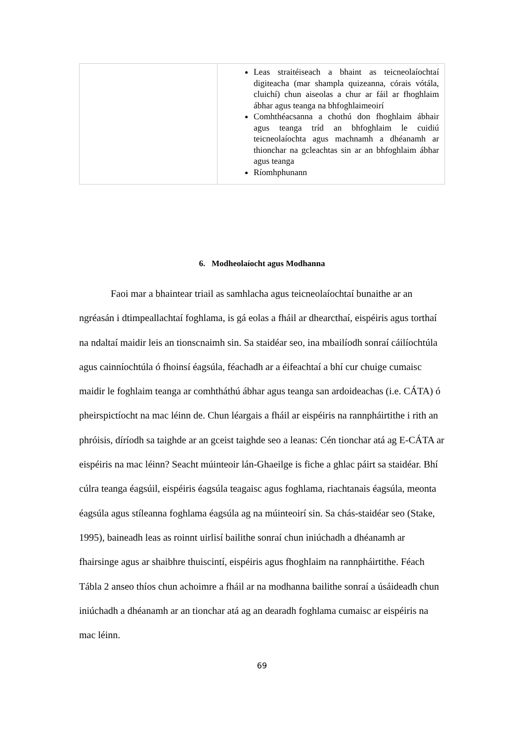| | Leas straitéiseach a bhaint as teicneolaíochtaí digiteacha (mar shampla quizeanna, córais vótála, cluichí) chun aiseolas a chur ar fáil ar fhoghlaim ábhar agus teanga na bhfoghlaimeoirí Comhthéacsanna a chothú don fhoghlaim ábhair agus teanga tríd an bhfoghlaim le cuidiú teicneolaíochta agus machnamh a dhéanamh ar thionchar na gcleachtas sin ar an bhfoghlaim ábhar agus teanga Ríomhphunann |
6. Modheolaíocht agus Modhanna
Faoi mar a bhaintear triail as samhlacha agus teicneolaíochtaí bunaithe ar an ngréasán i dtimpeallachtaí foghlama, is gá eolas a fháil ar dhearcthaí, eispéiris agus torthaí na ndaltaí maidir leis an tionscnaimh sin. Sa staidéar seo, ina mbailíodh sonraí cáilíochtúla agus cainníochtúla ó fhoinsí éagsúla, féachadh ar a éifeachtaí a bhí cur chuige cumaisc maidir le foghlaim teanga ar comhtháthú ábhar agus teanga san ardoideachas (i.e. CÁTA) ó pheirspictíocht na mac léinn de. Chun léargais a fháil ar eispéiris na rannpháirtithe i rith an phróisis, díríodh sa taighde ar an gceist taighde seo a leanas: Cén tionchar atá ag E-CÁTA ar eispéiris na mac léinn? Seacht múinteoir lán-Ghaeilge is fiche a ghlac páirt sa staidéar. Bhí cúlra teanga éagsúil, eispéiris éagsúla teagaisc agus foghlama, riachtanais éagsúla, meonta éagsúla agus stíleanna foghlama éagsúla ag na múinteoirí sin. Sa chás-staidéar seo (Stake, 1995), baineadh leas as roinnt uirlisí bailithe sonraí chun iniúchadh a dhéanamh ar fhairsinge agus ar shaibhre thuiscintí, eispéiris agus fhoghlaim na rannpháirtithe. Féach Tábla 2 anseo thíos chun achoimre a fháil ar na modhanna bailithe sonraí a úsáideadh chun iniúchadh a dhéanamh ar an tionchar atá ag an dearadh foghlama cumaisc ar eispéiris na mac léinn.
69